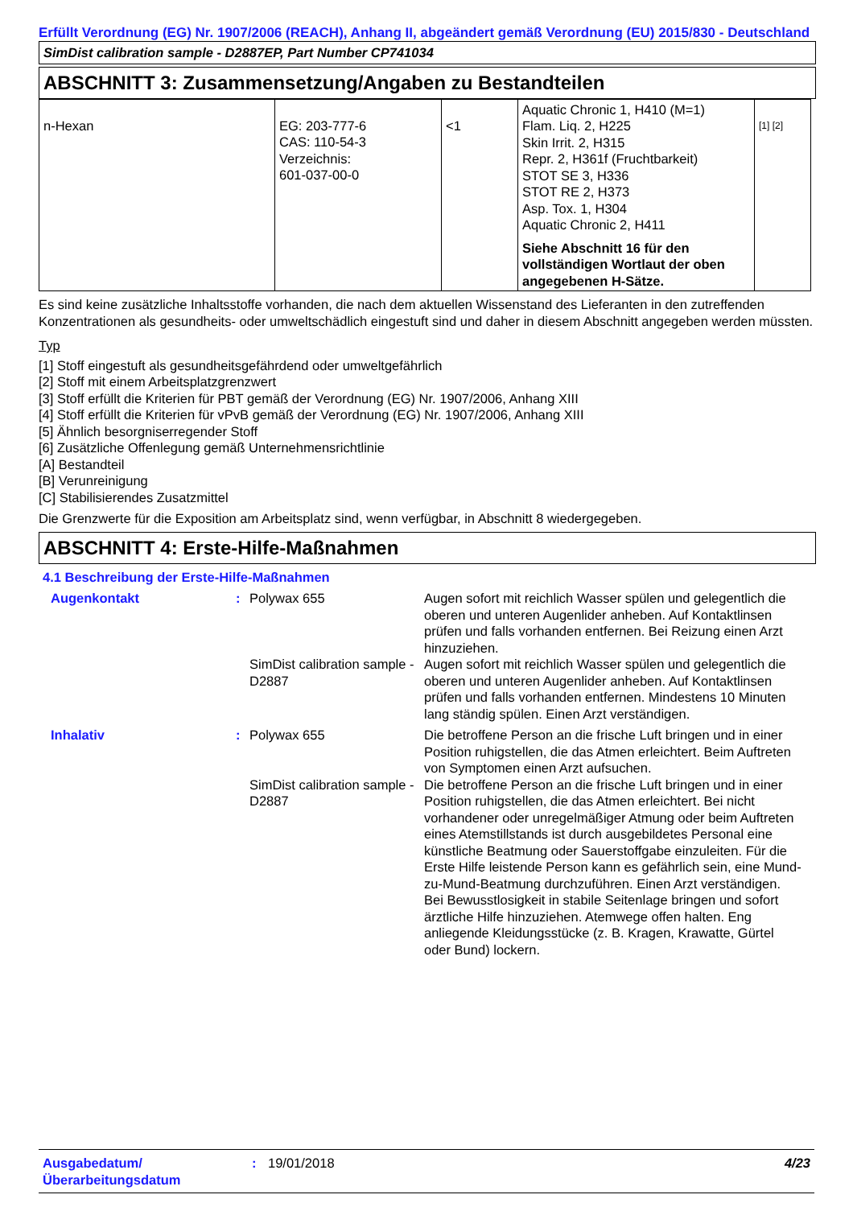Erfüllt Verordnung (EG) Nr. 1907/2006 (REACH), Anhang II, abgeändert gemäß Verordnung (EU) 2015/830 - Deutschland
SimDist calibration sample - D2887EP, Part Number CP741034
ABSCHNITT 3: Zusammensetzung/Angaben zu Bestandteilen
| n-Hexan | EG: 203-777-6 CAS: 110-54-3 Verzeichnis: 601-037-00-0 | <1 | Aquatic Chronic 1, H410 (M=1) Flam. Liq. 2, H225 Skin Irrit. 2, H315 Repr. 2, H361f (Fruchtbarkeit) STOT SE 3, H336 STOT RE 2, H373 Asp. Tox. 1, H304 Aquatic Chronic 2, H411 Siehe Abschnitt 16 für den vollständigen Wortlaut der oben angegebenen H-Sätze. | [1] [2] |
Es sind keine zusätzliche Inhaltsstoffe vorhanden, die nach dem aktuellen Wissenstand des Lieferanten in den zutreffenden Konzentrationen als gesundheits- oder umweltschädlich eingestuft sind und daher in diesem Abschnitt angegeben werden müssten.
Typ
[1] Stoff eingestuft als gesundheitsgefährdend oder umweltgefährlich
[2] Stoff mit einem Arbeitsplatzgrenzwert
[3] Stoff erfüllt die Kriterien für PBT gemäß der Verordnung (EG) Nr. 1907/2006, Anhang XIII
[4] Stoff erfüllt die Kriterien für vPvB gemäß der Verordnung (EG) Nr. 1907/2006, Anhang XIII
[5] Ähnlich besorgniserregender Stoff
[6] Zusätzliche Offenlegung gemäß Unternehmensrichtlinie
[A] Bestandteil
[B] Verunreinigung
[C] Stabilisierendes Zusatzmittel
Die Grenzwerte für die Exposition am Arbeitsplatz sind, wenn verfügbar, in Abschnitt 8 wiedergegeben.
ABSCHNITT 4: Erste-Hilfe-Maßnahmen
4.1 Beschreibung der Erste-Hilfe-Maßnahmen
| Augenkontakt | : | Polywax 655 | Augen sofort mit reichlich Wasser spülen und gelegentlich die oberen und unteren Augenlider anheben. Auf Kontaktlinsen prüfen und falls vorhanden entfernen. Bei Reizung einen Arzt hinzuziehen. |
| | | SimDist calibration sample - D2887 | Augen sofort mit reichlich Wasser spülen und gelegentlich die oberen und unteren Augenlider anheben. Auf Kontaktlinsen prüfen und falls vorhanden entfernen. Mindestens 10 Minuten lang ständig spülen. Einen Arzt verständigen. |
| Inhalativ | : | Polywax 655 | Die betroffene Person an die frische Luft bringen und in einer Position ruhigstellen, die das Atmen erleichtert. Beim Auftreten von Symptomen einen Arzt aufsuchen. |
| | | SimDist calibration sample - D2887 | Die betroffene Person an die frische Luft bringen und in einer Position ruhigstellen, die das Atmen erleichtert. Bei nicht vorhandener oder unregelmäßiger Atmung oder beim Auftreten eines Atemstillstands ist durch ausgebildetes Personal eine künstliche Beatmung oder Sauerstoffgabe einzuleiten. Für die Erste Hilfe leistende Person kann es gefährlich sein, eine Mund-zu-Mund-Beatmung durchzuführen. Einen Arzt verständigen. Bei Bewusstlosigkeit in stabile Seitenlage bringen und sofort ärztliche Hilfe hinzuziehen. Atemwege offen halten. Eng anliegende Kleidungsstücke (z. B. Kragen, Krawatte, Gürtel oder Bund) lockern. |
Ausgabedatum/ Überarbeitungsdatum
: 19/01/2018 4/23